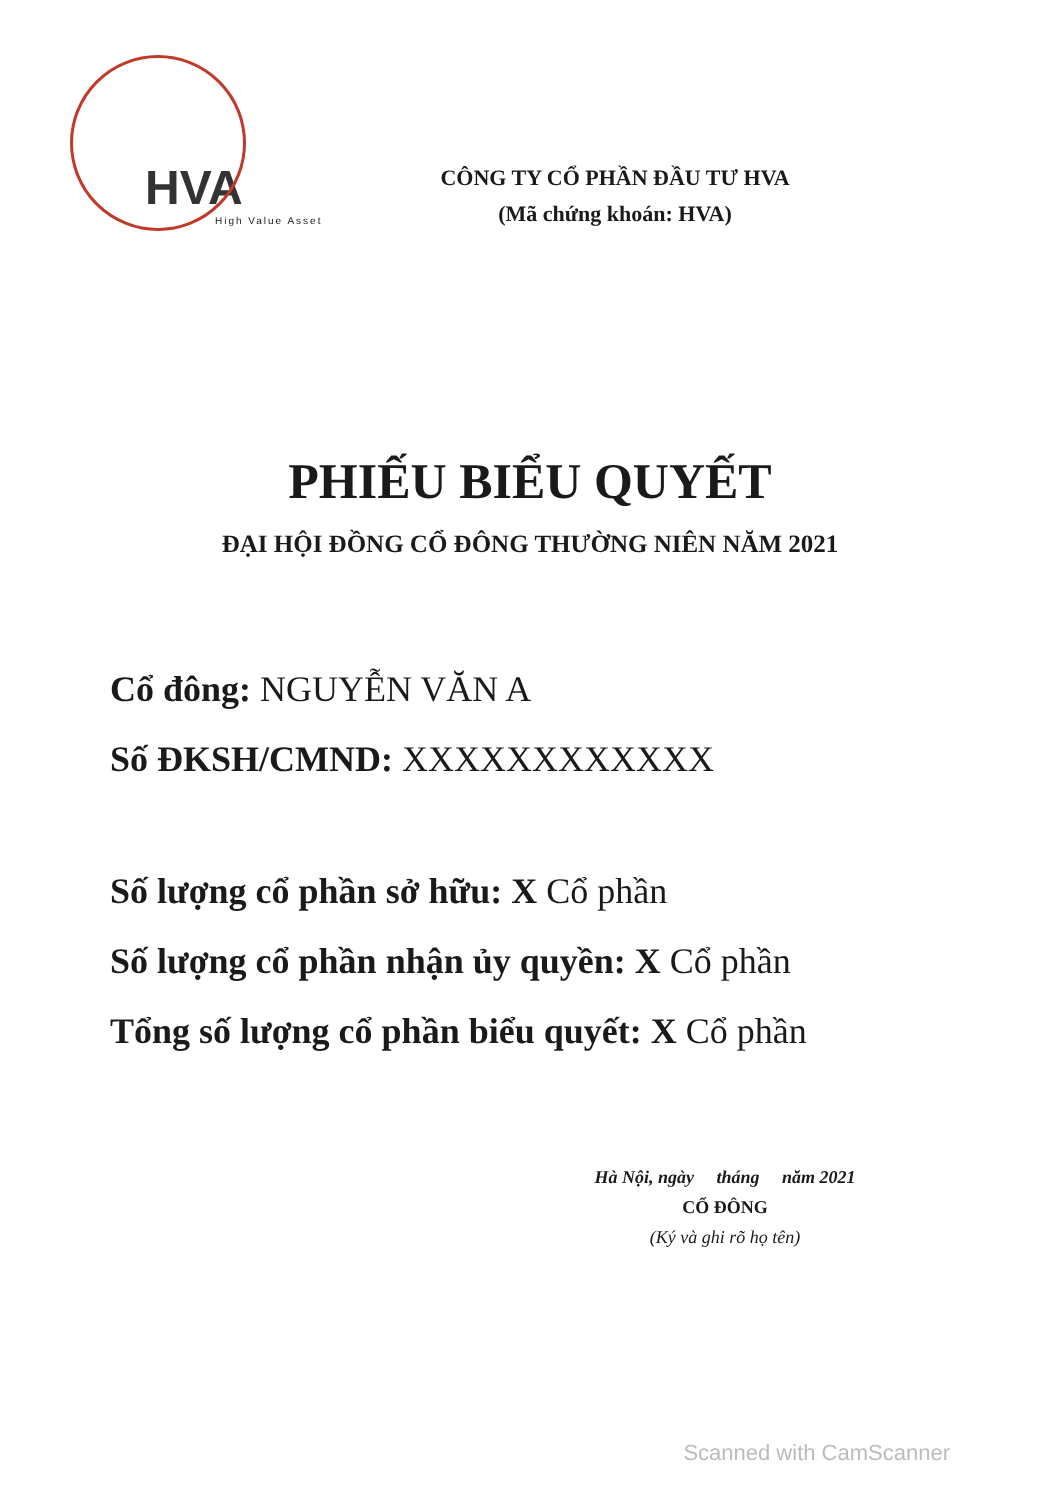HVA
High Value Asset
CÔNG TY CỔ PHẦN ĐẦU TƯ HVA
(Mã chứng khoán: HVA)
PHIẾU BIỂU QUYẾT
ĐẠI HỘI ĐỒNG CỔ ĐÔNG THƯỜNG NIÊN NĂM 2021
Cổ đông: NGUYỄN VĂN A
Số ĐKSH/CMND: XXXXXXXXXXXX
Số lượng cổ phần sở hữu: X Cổ phần
Số lượng cổ phần nhận ủy quyền: X Cổ phần
Tổng số lượng cổ phần biểu quyết: X Cổ phần
Hà Nội, ngày tháng năm 2021
CỔ ĐÔNG
(Ký và ghi rõ họ tên)
Scanned with CamScanner